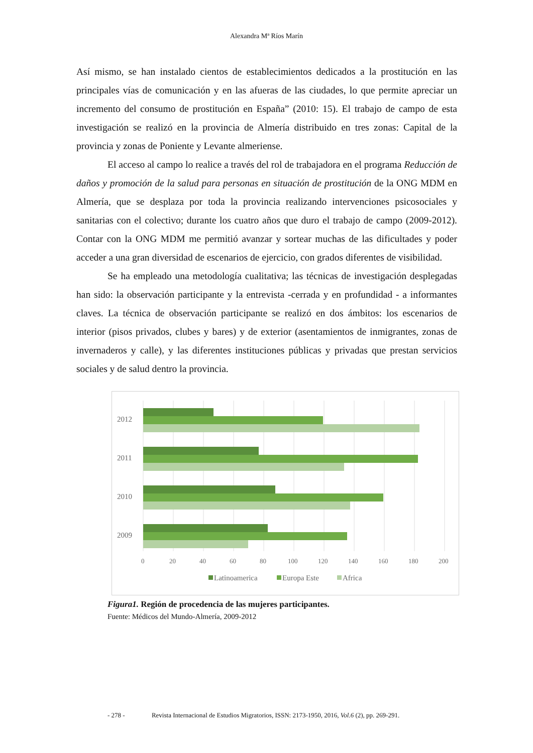Alexandra Mª Ríos Marín
Así mismo, se han instalado cientos de establecimientos dedicados a la prostitución en las principales vías de comunicación y en las afueras de las ciudades, lo que permite apreciar un incremento del consumo de prostitución en España” (2010: 15). El trabajo de campo de esta investigación se realizó en la provincia de Almería distribuido en tres zonas: Capital de la provincia y zonas de Poniente y Levante almeriense.
El acceso al campo lo realice a través del rol de trabajadora en el programa Reducción de daños y promoción de la salud para personas en situación de prostitución de la ONG MDM en Almería, que se desplaza por toda la provincia realizando intervenciones psicosociales y sanitarias con el colectivo; durante los cuatro años que duro el trabajo de campo (2009-2012). Contar con la ONG MDM me permitió avanzar y sortear muchas de las dificultades y poder acceder a una gran diversidad de escenarios de ejercicio, con grados diferentes de visibilidad.
Se ha empleado una metodología cualitativa; las técnicas de investigación desplegadas han sido: la observación participante y la entrevista -cerrada y en profundidad - a informantes claves. La técnica de observación participante se realizó en dos ámbitos: los escenarios de interior (pisos privados, clubes y bares) y de exterior (asentamientos de inmigrantes, zonas de invernaderos y calle), y las diferentes instituciones públicas y privadas que prestan servicios sociales y de salud dentro la provincia.
2012
2011
2010
2009
0
20
40
60
80
100
120
140
160
180
200
Latinoamerica
Europa Este
Africa
Figura1. Región de procedencia de las mujeres participantes.
Fuente: Médicos del Mundo-Almería, 2009-2012
- 278 - Revista Internacional de Estudios Migratorios, ISSN: 2173-1950, 2016, Vol.6 (2), pp. 269-291.